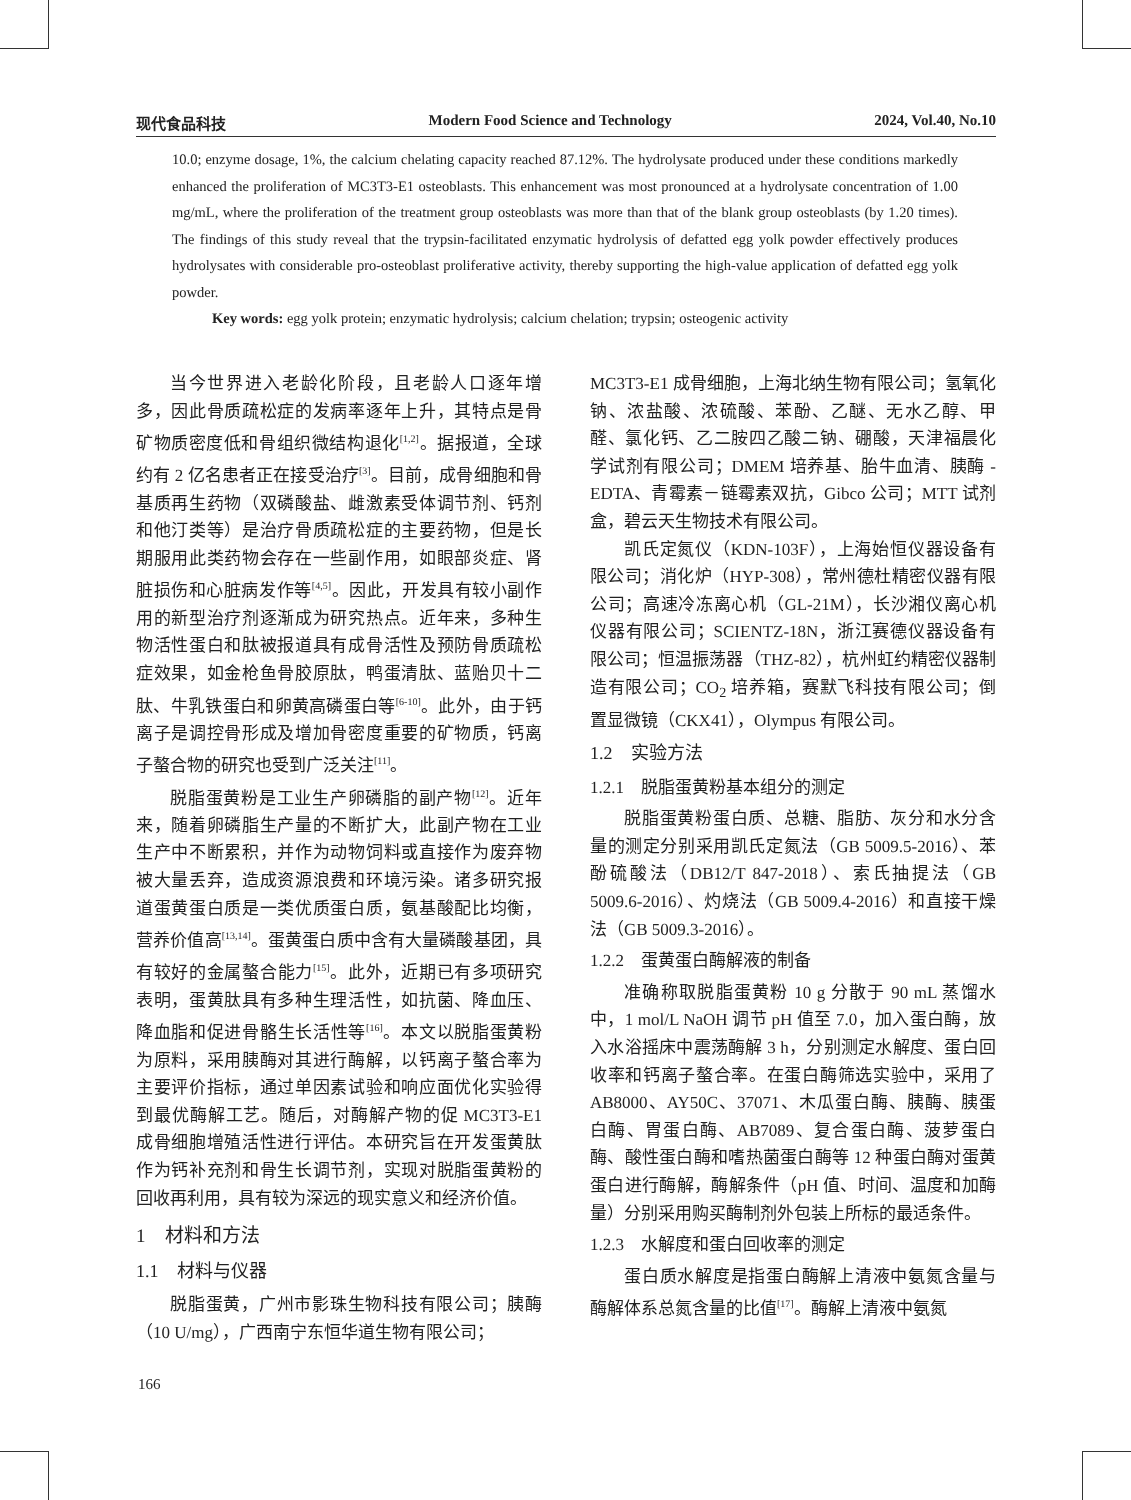现代食品科技 Modern Food Science and Technology 2024, Vol.40, No.10
10.0; enzyme dosage, 1%, the calcium chelating capacity reached 87.12%. The hydrolysate produced under these conditions markedly enhanced the proliferation of MC3T3-E1 osteoblasts. This enhancement was most pronounced at a hydrolysate concentration of 1.00 mg/mL, where the proliferation of the treatment group osteoblasts was more than that of the blank group osteoblasts (by 1.20 times). The findings of this study reveal that the trypsin-facilitated enzymatic hydrolysis of defatted egg yolk powder effectively produces hydrolysates with considerable pro-osteoblast proliferative activity, thereby supporting the high-value application of defatted egg yolk powder.
Key words: egg yolk protein; enzymatic hydrolysis; calcium chelation; trypsin; osteogenic activity
当今世界进入老龄化阶段，且老龄人口逐年增多，因此骨质疏松症的发病率逐年上升，其特点是骨矿物质密度低和骨组织微结构退化<sup>[1,2]</sup>。据报道，全球约有 2 亿名患者正在接受治疗<sup>[3]</sup>。目前，成骨细胞和骨基质再生药物（双磷酸盐、雌激素受体调节剂、钙剂和他汀类等）是治疗骨质疏松症的主要药物，但是长期服用此类药物会存在一些副作用，如眼部炎症、肾脏损伤和心脏病发作等<sup>[4,5]</sup>。因此，开发具有较小副作用的新型治疗剂逐渐成为研究热点。近年来，多种生物活性蛋白和肽被报道具有成骨活性及预防骨质疏松症效果，如金枪鱼骨胶原肽，鸭蛋清肽、蓝贻贝十二肽、牛乳铁蛋白和卵黄高磷蛋白等<sup>[6-10]</sup>。此外，由于钙离子是调控骨形成及增加骨密度重要的矿物质，钙离子螯合物的研究也受到广泛关注<sup>[11]</sup>。
脱脂蛋黄粉是工业生产卵磷脂的副产物<sup>[12]</sup>。近年来，随着卵磷脂生产量的不断扩大，此副产物在工业生产中不断累积，并作为动物饲料或直接作为废弃物被大量丢弃，造成资源浪费和环境污染。诸多研究报道蛋黄蛋白质是一类优质蛋白质，氨基酸配比均衡，营养价值高<sup>[13,14]</sup>。蛋黄蛋白质中含有大量磷酸基团，具有较好的金属螯合能力<sup>[15]</sup>。此外，近期已有多项研究表明，蛋黄肽具有多种生理活性，如抗菌、降血压、降血脂和促进骨骼生长活性等<sup>[16]</sup>。本文以脱脂蛋黄粉为原料，采用胰酶对其进行酶解，以钙离子螯合率为主要评价指标，通过单因素试验和响应面优化实验得到最优酶解工艺。随后，对酶解产物的促 MC3T3-E1 成骨细胞增殖活性进行评估。本研究旨在开发蛋黄肽作为钙补充剂和骨生长调节剂，实现对脱脂蛋黄粉的回收再利用，具有较为深远的现实意义和经济价值。
1　材料和方法
1.1　材料与仪器
脱脂蛋黄，广州市影珠生物科技有限公司；胰酶（10 U/mg），广西南宁东恒华道生物有限公司；
MC3T3-E1 成骨细胞，上海北纳生物有限公司；氢氧化钠、浓盐酸、浓硫酸、苯酚、乙醚、无水乙醇、甲醛、氯化钙、乙二胺四乙酸二钠、硼酸，天津福晨化学试剂有限公司；DMEM 培养基、胎牛血清、胰酶 -EDTA、青霉素－链霉素双抗，Gibco 公司；MTT 试剂盒，碧云天生物技术有限公司。
凯氏定氮仪（KDN-103F），上海始恒仪器设备有限公司；消化炉（HYP-308），常州德杜精密仪器有限公司；高速冷冻离心机（GL-21M），长沙湘仪离心机仪器有限公司；SCIENTZ-18N，浙江赛德仪器设备有限公司；恒温振荡器（THZ-82），杭州虹约精密仪器制造有限公司；CO<sub>2</sub> 培养箱，赛默飞科技有限公司；倒置显微镜（CKX41），Olympus 有限公司。
1.2　实验方法
1.2.1　脱脂蛋黄粉基本组分的测定
脱脂蛋黄粉蛋白质、总糖、脂肪、灰分和水分含量的测定分别采用凯氏定氮法（GB 5009.5-2016）、苯酚硫酸法（DB12/T 847-2018）、索氏抽提法（GB 5009.6-2016）、灼烧法（GB 5009.4-2016）和直接干燥法（GB 5009.3-2016）。
1.2.2　蛋黄蛋白酶解液的制备
准确称取脱脂蛋黄粉 10 g 分散于 90 mL 蒸馏水中，1 mol/L NaOH 调节 pH 值至 7.0，加入蛋白酶，放入水浴摇床中震荡酶解 3 h，分别测定水解度、蛋白回收率和钙离子螯合率。在蛋白酶筛选实验中，采用了 AB8000、AY50C、37071、木瓜蛋白酶、胰酶、胰蛋白酶、胃蛋白酶、AB7089、复合蛋白酶、菠萝蛋白酶、酸性蛋白酶和嗜热菌蛋白酶等 12 种蛋白酶对蛋黄蛋白进行酶解，酶解条件（pH 值、时间、温度和加酶量）分别采用购买酶制剂外包装上所标的最适条件。
1.2.3　水解度和蛋白回收率的测定
蛋白质水解度是指蛋白酶解上清液中氨氮含量与酶解体系总氮含量的比值<sup>[17]</sup>。酶解上清液中氨氮
166